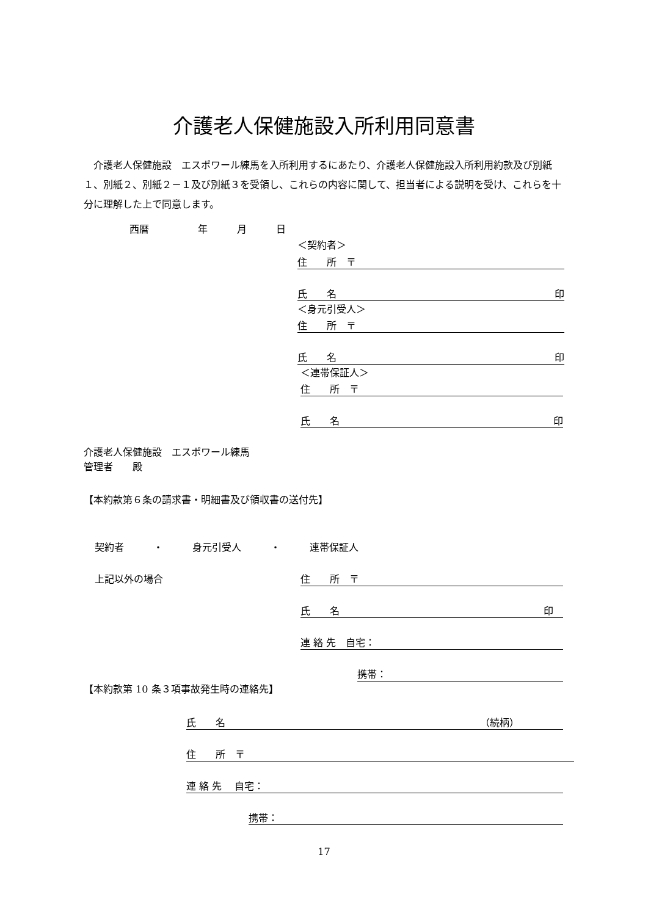介護老人保健施設入所利用同意書
　介護老人保健施設　エスポワール練馬を入所利用するにあたり、介護老人保健施設入所利用約款及び別紙１、別紙２、別紙２－１及び別紙３を受領し、これらの内容に関して、担当者による説明を受け、これらを十分に理解した上で同意します。
西暦　　　　　年　　　月　　　日
＜契約者＞
住　　所　〒
氏　　名 印
＜身元引受人＞
住　　所　〒
氏　　名 印
＜連帯保証人＞
住　　所　〒
氏　　名 印
介護老人保健施設　エスポワール練馬
管理者　　殿
【本約款第６条の請求書・明細書及び領収書の送付先】
契約者　　　・　　　身元引受人　　　・　　　連帯保証人
上記以外の場合 住　　所　〒
氏　　名 印　
連 絡 先　自宅：
携帯：
【本約款第 10 条３項事故発生時の連絡先】
氏　　名 （続柄）　　　　　
住　　所　〒
連 絡 先　 自宅：
携帯：
17